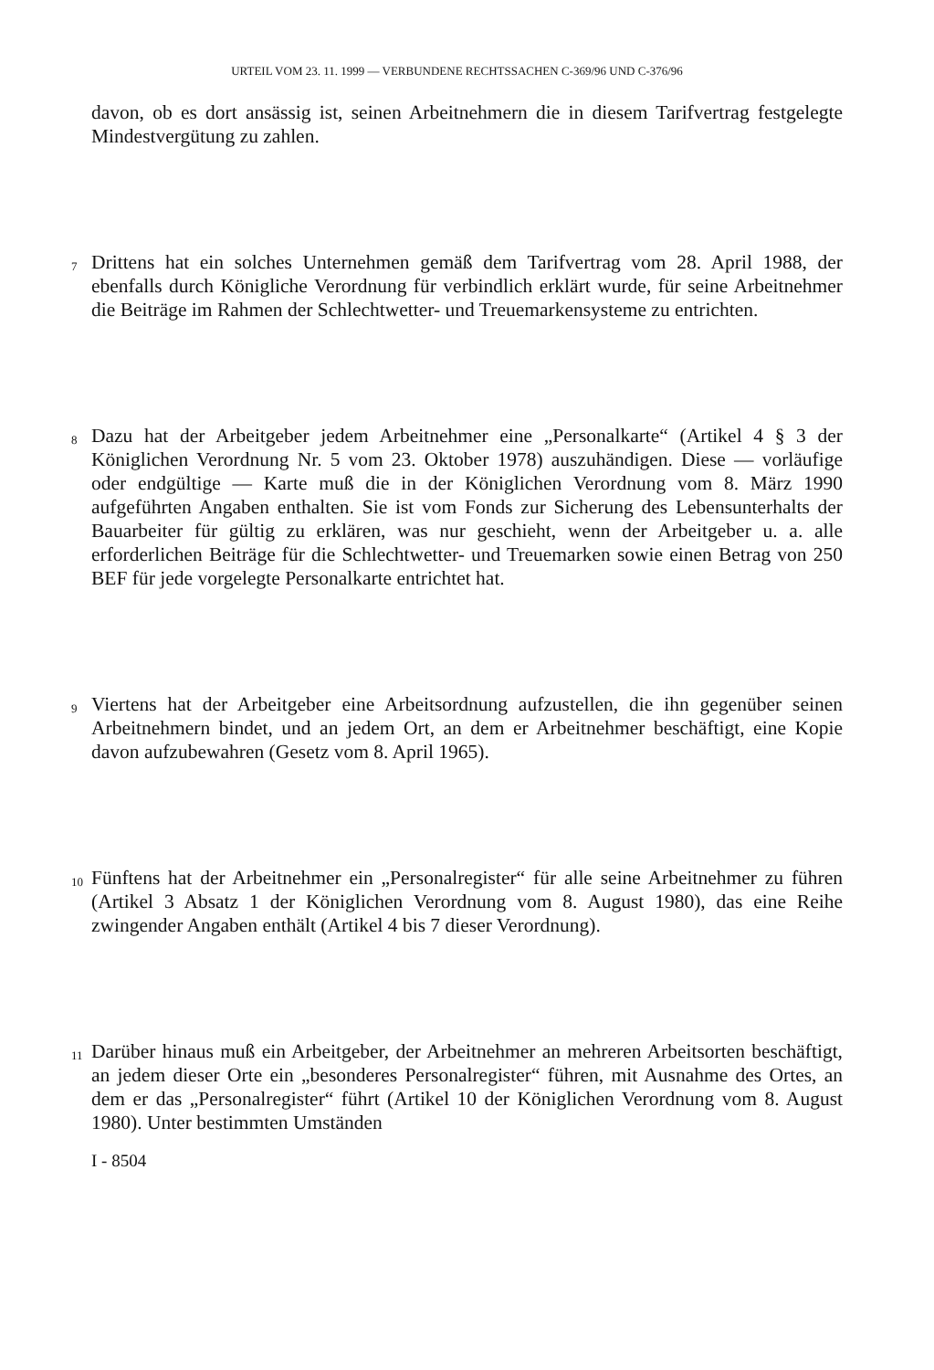URTEIL VOM 23. 11. 1999 — VERBUNDENE RECHTSSACHEN C-369/96 UND C-376/96
davon, ob es dort ansässig ist, seinen Arbeitnehmern die in diesem Tarifvertrag festgelegte Mindestvergütung zu zahlen.
7
Drittens hat ein solches Unternehmen gemäß dem Tarifvertrag vom 28. April 1988, der ebenfalls durch Königliche Verordnung für verbindlich erklärt wurde, für seine Arbeitnehmer die Beiträge im Rahmen der Schlechtwetter- und Treuemarkensysteme zu entrichten.
8
Dazu hat der Arbeitgeber jedem Arbeitnehmer eine „Personalkarte“ (Artikel 4 § 3 der Königlichen Verordnung Nr. 5 vom 23. Oktober 1978) auszuhändigen. Diese — vorläufige oder endgültige — Karte muß die in der Königlichen Verordnung vom 8. März 1990 aufgeführten Angaben enthalten. Sie ist vom Fonds zur Sicherung des Lebensunterhalts der Bauarbeiter für gültig zu erklären, was nur geschieht, wenn der Arbeitgeber u. a. alle erforderlichen Beiträge für die Schlechtwetter- und Treuemarken sowie einen Betrag von 250 BEF für jede vorgelegte Personalkarte entrichtet hat.
9
Viertens hat der Arbeitgeber eine Arbeitsordnung aufzustellen, die ihn gegenüber seinen Arbeitnehmern bindet, und an jedem Ort, an dem er Arbeitnehmer beschäftigt, eine Kopie davon aufzubewahren (Gesetz vom 8. April 1965).
10
Fünftens hat der Arbeitnehmer ein „Personalregister“ für alle seine Arbeitnehmer zu führen (Artikel 3 Absatz 1 der Königlichen Verordnung vom 8. August 1980), das eine Reihe zwingender Angaben enthält (Artikel 4 bis 7 dieser Verordnung).
11
Darüber hinaus muß ein Arbeitgeber, der Arbeitnehmer an mehreren Arbeitsorten beschäftigt, an jedem dieser Orte ein „besonderes Personalregister“ führen, mit Ausnahme des Ortes, an dem er das „Personalregister“ führt (Artikel 10 der Königlichen Verordnung vom 8. August 1980). Unter bestimmten Umständen
I - 8504